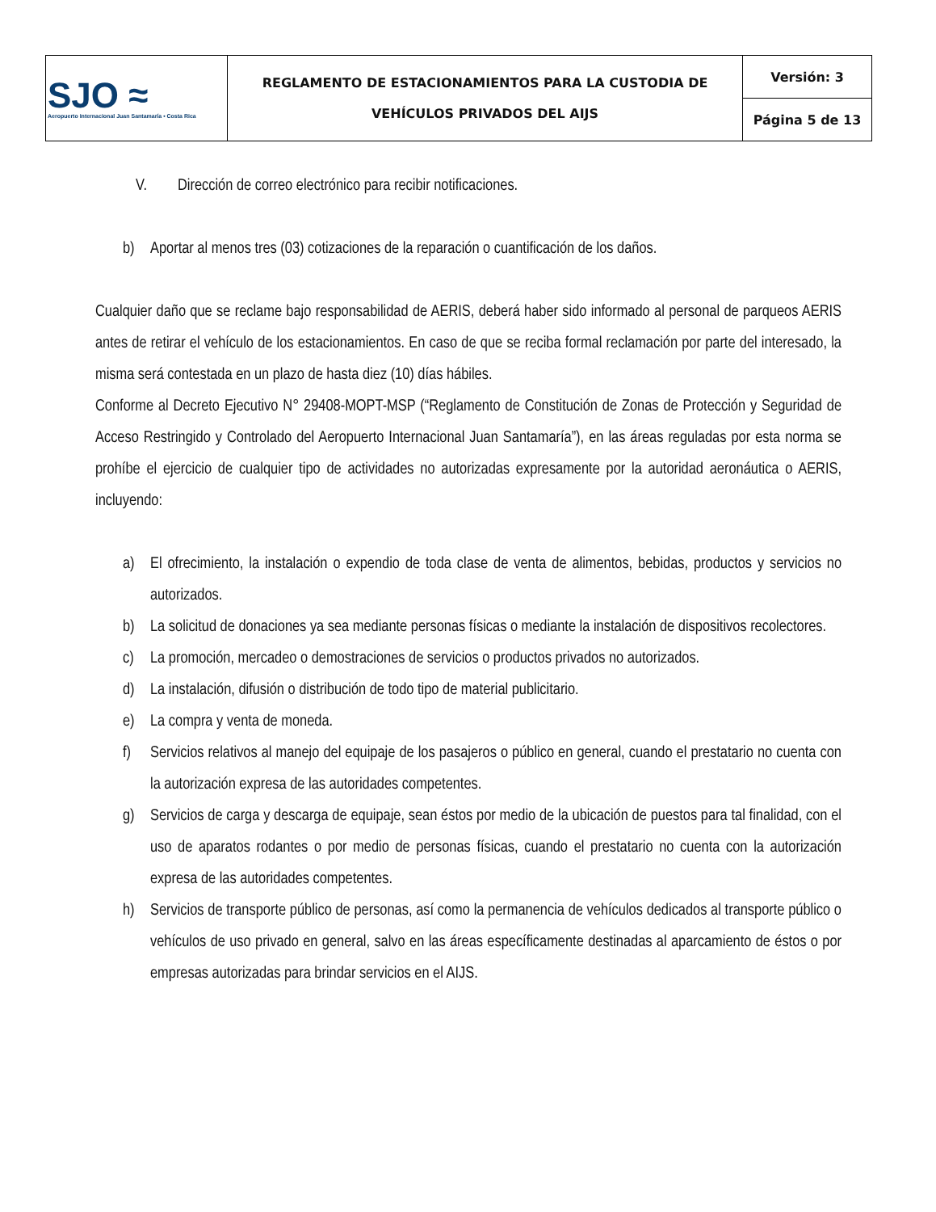| SJO ≈ Aeropuerto Internacional Juan Santamaría • Costa Rica | REGLAMENTO DE ESTACIONAMIENTOS PARA LA CUSTODIA DE VEHÍCULOS PRIVADOS DEL AIJS | Versión: 3 |
| | | Página 5 de 13 |
V. Dirección de correo electrónico para recibir notificaciones.
b) Aportar al menos tres (03) cotizaciones de la reparación o cuantificación de los daños.
Cualquier daño que se reclame bajo responsabilidad de AERIS, deberá haber sido informado al personal de parqueos AERIS antes de retirar el vehículo de los estacionamientos. En caso de que se reciba formal reclamación por parte del interesado, la misma será contestada en un plazo de hasta diez (10) días hábiles.
Conforme al Decreto Ejecutivo N° 29408-MOPT-MSP (“Reglamento de Constitución de Zonas de Protección y Seguridad de Acceso Restringido y Controlado del Aeropuerto Internacional Juan Santamaría”), en las áreas reguladas por esta norma se prohíbe el ejercicio de cualquier tipo de actividades no autorizadas expresamente por la autoridad aeronáutica o AERIS, incluyendo:
a) El ofrecimiento, la instalación o expendio de toda clase de venta de alimentos, bebidas, productos y servicios no autorizados.
b) La solicitud de donaciones ya sea mediante personas físicas o mediante la instalación de dispositivos recolectores.
c) La promoción, mercadeo o demostraciones de servicios o productos privados no autorizados.
d) La instalación, difusión o distribución de todo tipo de material publicitario.
e) La compra y venta de moneda.
f) Servicios relativos al manejo del equipaje de los pasajeros o público en general, cuando el prestatario no cuenta con la autorización expresa de las autoridades competentes.
g) Servicios de carga y descarga de equipaje, sean éstos por medio de la ubicación de puestos para tal finalidad, con el uso de aparatos rodantes o por medio de personas físicas, cuando el prestatario no cuenta con la autorización expresa de las autoridades competentes.
h) Servicios de transporte público de personas, así como la permanencia de vehículos dedicados al transporte público o vehículos de uso privado en general, salvo en las áreas específicamente destinadas al aparcamiento de éstos o por empresas autorizadas para brindar servicios en el AIJS.